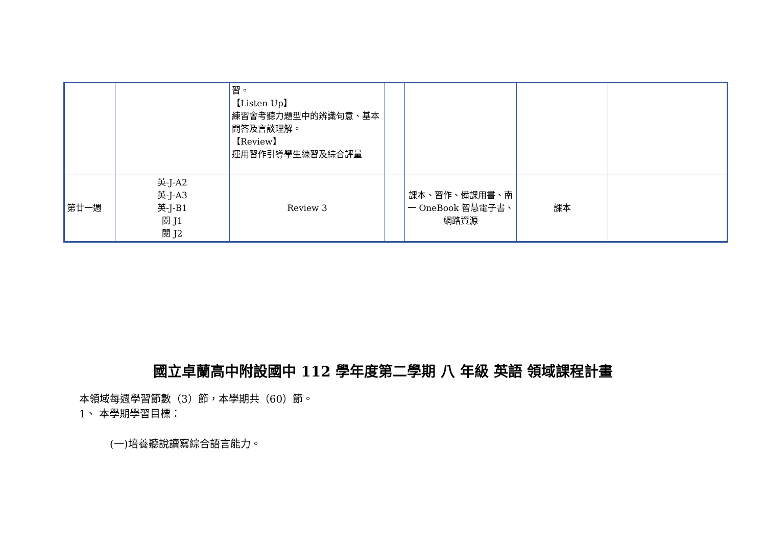| | | 習。 【Listen Up】 練習會考聽力題型中的辨識句意、基本問答及言談理解。 【Review】 運用習作引導學生練習及綜合評量 | | | | |
| 第廿一週 | 英-J-A2 英-J-A3 英-J-B1 閱 J1 閱 J2 | Review 3 | | 課本、習作、備課用書、南一 OneBook 智慧電子書、網路資源 | 課本 | |
國立卓蘭高中附設國中 112 學年度第二學期 八 年級 英語 領域課程計畫
本領域每週學習節數（3）節，本學期共（60）節。
1、 本學期學習目標：
(一)培養聽說讀寫綜合語言能力。